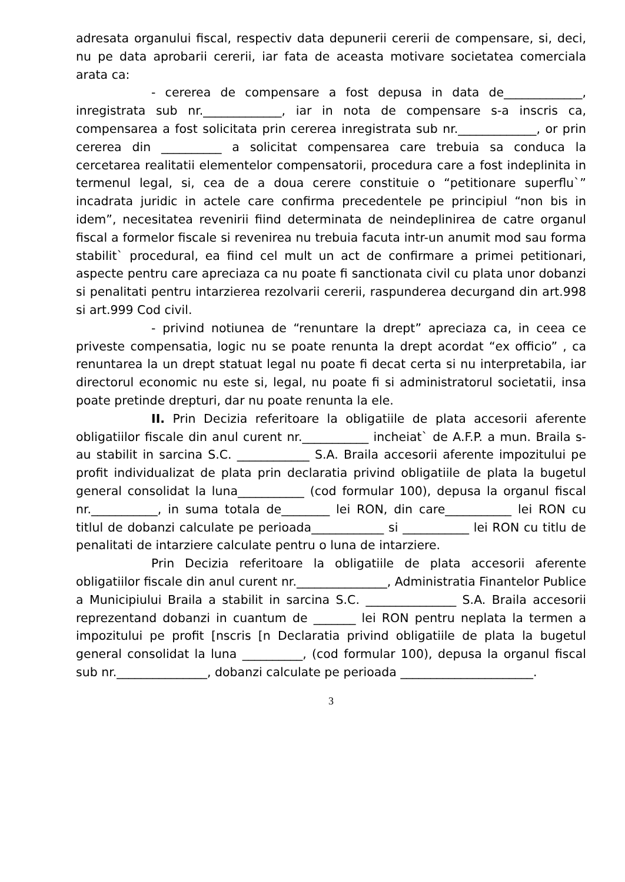adresata organului fiscal, respectiv data depunerii cererii de compensare, si, deci, nu pe data aprobarii cererii, iar fata de aceasta motivare societatea comerciala arata ca:
- cererea de compensare a fost depusa in data de_____________, inregistrata sub nr._____________, iar in nota de compensare s-a inscris ca, compensarea a fost solicitata prin cererea inregistrata sub nr._____________, or prin cererea din __________ a solicitat compensarea care trebuia sa conduca la cercetarea realitatii elementelor compensatorii, procedura care a fost indeplinita in termenul legal, si, cea de a doua cerere constituie o “petitionare superflu`” incadrata juridic in actele care confirma precedentele pe principiul “non bis in idem”, necesitatea revenirii fiind determinata de neindeplinirea de catre organul fiscal a formelor fiscale si revenirea nu trebuia facuta intr-un anumit mod sau forma stabilit` procedural, ea fiind cel mult un act de confirmare a primei petitionari, aspecte pentru care apreciaza ca nu poate fi sanctionata civil cu plata unor dobanzi si penalitati pentru intarzierea rezolvarii cererii, raspunderea decurgand din art.998 si art.999 Cod civil.
- privind notiunea de “renuntare la drept” apreciaza ca, in ceea ce priveste compensatia, logic nu se poate renunta la drept acordat “ex officio” , ca renuntarea la un drept statuat legal nu poate fi decat certa si nu interpretabila, iar directorul economic nu este si, legal, nu poate fi si administratorul societatii, insa poate pretinde drepturi, dar nu poate renunta la ele.
II. Prin Decizia referitoare la obligatiile de plata accesorii aferente obligatiilor fiscale din anul curent nr.___________ incheiat` de A.F.P. a mun. Braila s-au stabilit in sarcina S.C. ____________ S.A. Braila accesorii aferente impozitului pe profit individualizat de plata prin declaratia privind obligatiile de plata la bugetul general consolidat la luna___________ (cod formular 100), depusa la organul fiscal nr.___________, in suma totala de________ lei RON, din care___________ lei RON cu titlul de dobanzi calculate pe perioada____________ si ___________ lei RON cu titlu de penalitati de intarziere calculate pentru o luna de intarziere.
Prin Decizia referitoare la obligatiile de plata accesorii aferente obligatiilor fiscale din anul curent nr._______________, Administratia Finantelor Publice a Municipiului Braila a stabilit in sarcina S.C. _______________ S.A. Braila accesorii reprezentand dobanzi in cuantum de _______ lei RON pentru neplata la termen a impozitului pe profit [nscris [n Declaratia privind obligatiile de plata la bugetul general consolidat la luna __________, (cod formular 100), depusa la organul fiscal sub nr._______________, dobanzi calculate pe perioada ______________________.
3